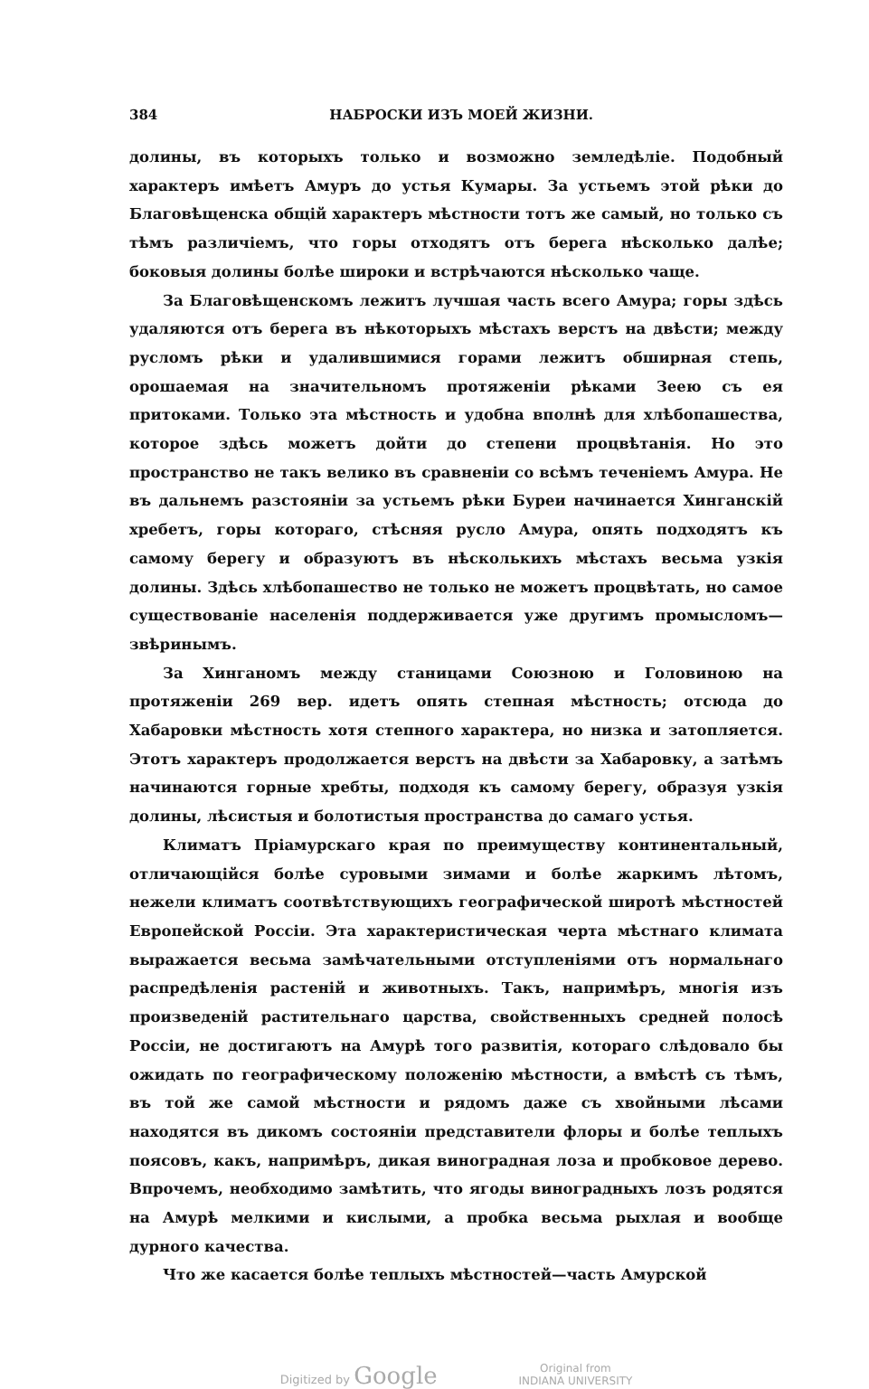384 НАБРОСКИ ИЗЪ МОЕЙ ЖИЗНИ.
долины, въ которыхъ только и возможно земледѣліе. Подобный характеръ имѣетъ Амуръ до устья Кумары. За устьемъ этой рѣки до Благовѣщенска общій характеръ мѣстности тотъ же самый, но только съ тѣмъ различіемъ, что горы отходятъ отъ берега нѣсколько далѣе; боковыя долины болѣе широки и встрѣчаются нѣсколько чаще.
За Благовѣщенскомъ лежитъ лучшая часть всего Амура; горы здѣсь удаляются отъ берега въ нѣкоторыхъ мѣстахъ верстъ на двѣсти; между русломъ рѣки и удалившимися горами лежитъ обширная степь, орошаемая на значительномъ протяженіи рѣками Зеею съ ея притоками. Только эта мѣстность и удобна вполнѣ для хлѣбопашества, которое здѣсь можетъ дойти до степени процвѣтанія. Но это пространство не такъ велико въ сравненіи со всѣмъ теченіемъ Амура. Не въ дальнемъ разстояніи за устьемъ рѣки Буреи начинается Хинганскій хребетъ, горы котораго, стѣсняя русло Амура, опять подходятъ къ самому берегу и образуютъ въ нѣсколькихъ мѣстахъ весьма узкія долины. Здѣсь хлѣбопашество не только не можетъ процвѣтать, но самое существованіе населенія поддерживается уже другимъ промысломъ—звѣринымъ.
За Хинганомъ между станицами Союзною и Головиною на протяженіи 269 вер. идетъ опять степная мѣстность; отсюда до Хабаровки мѣстность хотя степного характера, но низка и затопляется. Этотъ характеръ продолжается верстъ на двѣсти за Хабаровку, а затѣмъ начинаются горные хребты, подходя къ самому берегу, образуя узкія долины, лѣсистыя и болотистыя пространства до самаго устья.
Климатъ Пріамурскаго края по преимуществу континентальный, отличающійся болѣе суровыми зимами и болѣе жаркимъ лѣтомъ, нежели климатъ соотвѣтствующихъ географической широтѣ мѣстностей Европейской Россіи. Эта характеристическая черта мѣстнаго климата выражается весьма замѣчательными отступленіями отъ нормальнаго распредѣленія растеній и животныхъ. Такъ, напримѣръ, многія изъ произведеній растительнаго царства, свойственныхъ средней полосѣ Россіи, не достигаютъ на Амурѣ того развитія, котораго слѣдовало бы ожидать по географическому положенію мѣстности, а вмѣстѣ съ тѣмъ, въ той же самой мѣстности и рядомъ даже съ хвойными лѣсами находятся въ дикомъ состояніи представители флоры и болѣе теплыхъ поясовъ, какъ, напримѣръ, дикая виноградная лоза и пробковое дерево. Впрочемъ, необходимо замѣтить, что ягоды виноградныхъ лозъ родятся на Амурѣ мелкими и кислыми, а пробка весьма рыхлая и вообще дурного качества.
Что же касается болѣе теплыхъ мѣстностей—часть Амурской
Digitized by Google
Original from
INDIANA UNIVERSITY